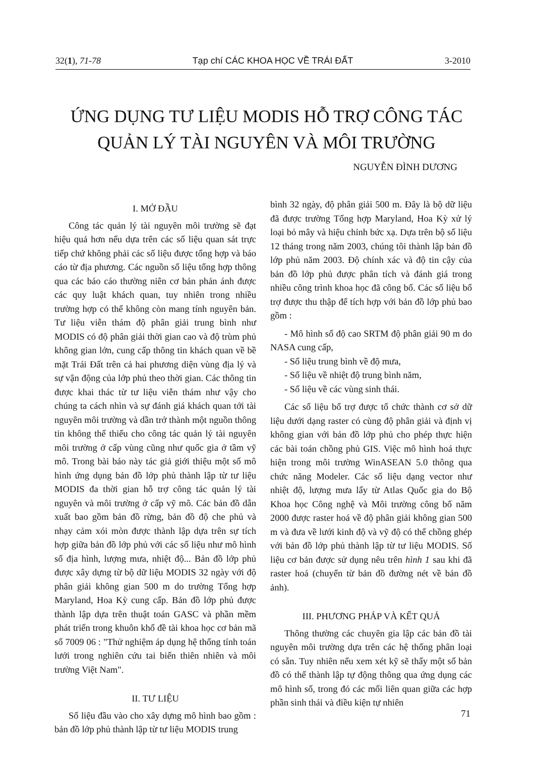32(1), 71-78 Tạp chí CÁC KHOA HỌC VỀ TRÁI ĐẤT 3-2010
ỨNG DỤNG TƯ LIỆU MODIS HỖ TRỢ CÔNG TÁC
QUẢN LÝ TÀI NGUYÊN VÀ MÔI TRƯỜNG
NGUYỄN ĐÌNH DƯƠNG
I. MỞ ĐẦU
Công tác quản lý tài nguyên môi trường sẽ đạt hiệu quả hơn nếu dựa trên các số liệu quan sát trực tiếp chứ không phải các số liệu được tổng hợp và báo cáo từ địa phương. Các nguồn số liệu tổng hợp thông qua các báo cáo thường niên cơ bản phản ánh được các quy luật khách quan, tuy nhiên trong nhiều trường hợp có thể không còn mang tính nguyên bản. Tư liệu viễn thám độ phân giải trung bình như MODIS có độ phân giải thời gian cao và độ trùm phủ không gian lớn, cung cấp thông tin khách quan về bề mặt Trái Đất trên cả hai phương diện vùng địa lý và sự vận động của lớp phủ theo thời gian. Các thông tin được khai thác từ tư liệu viễn thám như vậy cho chúng ta cách nhìn và sự đánh giá khách quan tới tài nguyên môi trường và dần trở thành một nguồn thông tin không thể thiếu cho công tác quản lý tài nguyên môi trường ở cấp vùng cũng như quốc gia ở tầm vỹ mô. Trong bài báo này tác giả giới thiệu một số mô hình ứng dụng bản đồ lớp phủ thành lập từ tư liệu MODIS đa thời gian hỗ trợ công tác quản lý tài nguyên và môi trường ở cấp vỹ mô. Các bản đồ dẫn xuất bao gồm bản đồ rừng, bản đồ độ che phủ và nhạy cảm xói mòn được thành lập dựa trên sự tích hợp giữa bản đồ lớp phủ với các số liệu như mô hình số địa hình, lượng mưa, nhiệt độ... Bản đồ lớp phủ được xây dựng từ bộ dữ liệu MODIS 32 ngày với độ phân giải không gian 500 m do trường Tổng hợp Maryland, Hoa Kỳ cung cấp. Bản đồ lớp phủ được thành lập dựa trên thuật toán GASC và phần mềm phát triển trong khuôn khổ đề tài khoa học cơ bản mã số 7009 06 : "Thử nghiệm áp dụng hệ thống tính toán lưới trong nghiên cứu tai biến thiên nhiên và môi trường Việt Nam".
II. TƯ LIỆU
Số liệu đầu vào cho xây dựng mô hình bao gồm : bản đồ lớp phủ thành lập từ tư liệu MODIS trung
bình 32 ngày, độ phân giải 500 m. Đây là bộ dữ liệu đã được trường Tổng hợp Maryland, Hoa Kỳ xử lý loại bỏ mây và hiệu chỉnh bức xạ. Dựa trên bộ số liệu 12 tháng trong năm 2003, chúng tôi thành lập bản đồ lớp phủ năm 2003. Độ chính xác và độ tin cậy của bản đồ lớp phủ được phân tích và đánh giá trong nhiều công trình khoa học đã công bố. Các số liệu bổ trợ được thu thập để tích hợp với bản đồ lớp phủ bao gồm :
- Mô hình số độ cao SRTM độ phân giải 90 m do NASA cung cấp,
- Số liệu trung bình về độ mưa,
- Số liệu về nhiệt độ trung bình năm,
- Số liệu về các vùng sinh thái.
Các số liệu bổ trợ được tổ chức thành cơ sở dữ liệu dưới dạng raster có cùng độ phân giải và định vị không gian với bản đồ lớp phủ cho phép thực hiện các bài toán chồng phủ GIS. Việc mô hình hoá thực hiện trong môi trường WinASEAN 5.0 thông qua chức năng Modeler. Các số liệu dạng vector như nhiệt độ, lượng mưa lấy từ Atlas Quốc gia do Bộ Khoa học Công nghệ và Môi trường công bố năm 2000 được raster hoá về độ phân giải không gian 500 m và đưa về lưới kinh độ và vỹ độ có thể chồng ghép với bản đồ lớp phủ thành lập từ tư liệu MODIS. Số liệu cơ bản được sử dụng nêu trên hình 1 sau khi đã raster hoá (chuyển từ bản đồ đường nét về bản đồ ảnh).
III. PHƯƠNG PHÁP VÀ KẾT QUẢ
Thông thường các chuyên gia lập các bản đồ tài nguyên môi trường dựa trên các hệ thống phân loại có sẵn. Tuy nhiên nếu xem xét kỹ sẽ thấy một số bản đồ có thể thành lập tự động thông qua ứng dụng các mô hình số, trong đó các mối liên quan giữa các hợp phần sinh thái và điều kiện tự nhiên
71